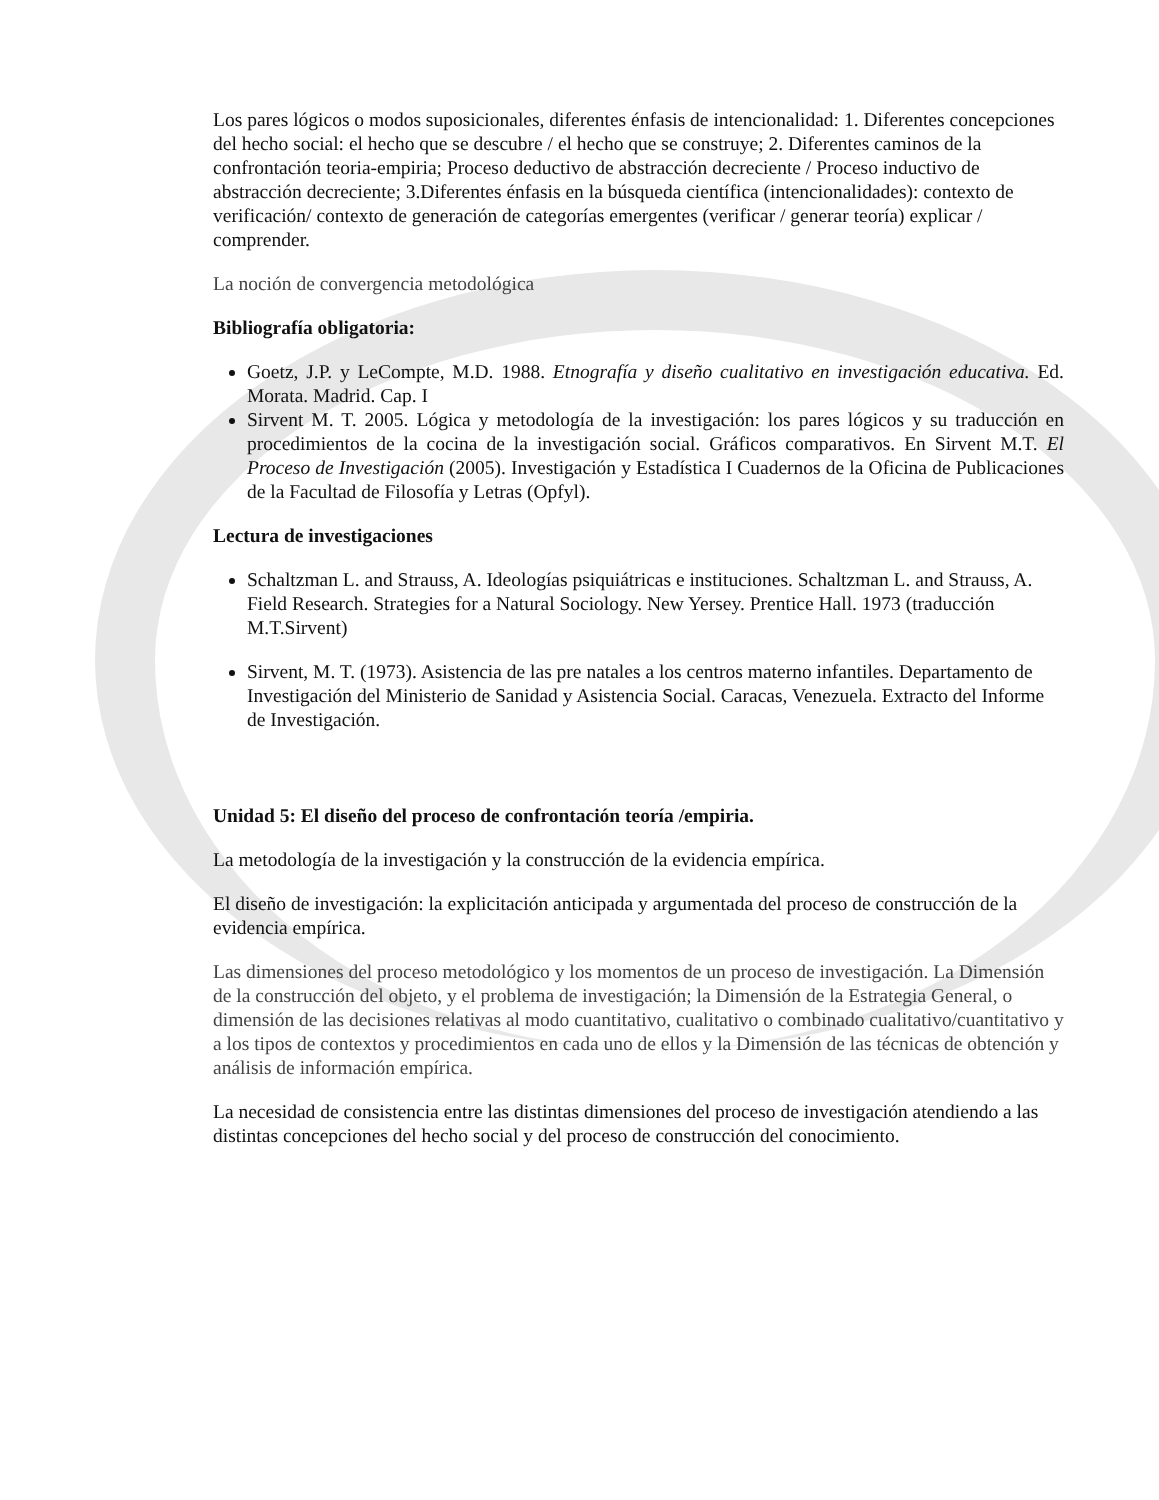Los pares lógicos o modos suposicionales, diferentes énfasis de intencionalidad: 1. Diferentes concepciones del hecho social: el hecho que se descubre / el hecho que se construye; 2. Diferentes caminos de la confrontación teoria-empiria; Proceso deductivo de abstracción decreciente / Proceso inductivo de abstracción decreciente; 3.Diferentes énfasis en la búsqueda científica (intencionalidades): contexto de verificación/ contexto de generación de categorías emergentes (verificar / generar teoría) explicar / comprender.
La noción de convergencia metodológica
Bibliografía obligatoria:
Goetz, J.P. y LeCompte, M.D. 1988. Etnografía y diseño cualitativo en investigación educativa. Ed. Morata. Madrid. Cap. I
Sirvent M. T. 2005. Lógica y metodología de la investigación: los pares lógicos y su traducción en procedimientos de la cocina de la investigación social. Gráficos comparativos. En Sirvent M.T. El Proceso de Investigación (2005). Investigación y Estadística I Cuadernos de la Oficina de Publicaciones de la Facultad de Filosofía y Letras (Opfyl).
Lectura de investigaciones
Schaltzman L. and Strauss, A. Ideologías psiquiátricas e instituciones. Schaltzman L. and Strauss, A. Field Research. Strategies for a Natural Sociology. New Yersey. Prentice Hall. 1973 (traducción M.T.Sirvent)
Sirvent, M. T. (1973). Asistencia de las pre natales a los centros materno infantiles. Departamento de Investigación del Ministerio de Sanidad y Asistencia Social. Caracas, Venezuela. Extracto del Informe de Investigación.
Unidad 5: El diseño del proceso de confrontación teoría /empiria.
La metodología de la investigación y la construcción de la evidencia empírica.
El diseño de investigación: la explicitación anticipada y argumentada del proceso de construcción de la evidencia empírica.
Las dimensiones del proceso metodológico y los momentos de un proceso de investigación. La Dimensión de la construcción del objeto, y el problema de investigación; la Dimensión de la Estrategia General, o dimensión de las decisiones relativas al modo cuantitativo, cualitativo o combinado cualitativo/cuantitativo y a los tipos de contextos y procedimientos en cada uno de ellos y la Dimensión de las técnicas de obtención y análisis de información empírica.
La necesidad de consistencia entre las distintas dimensiones del proceso de investigación atendiendo a las distintas concepciones del hecho social y del proceso de construcción del conocimiento.